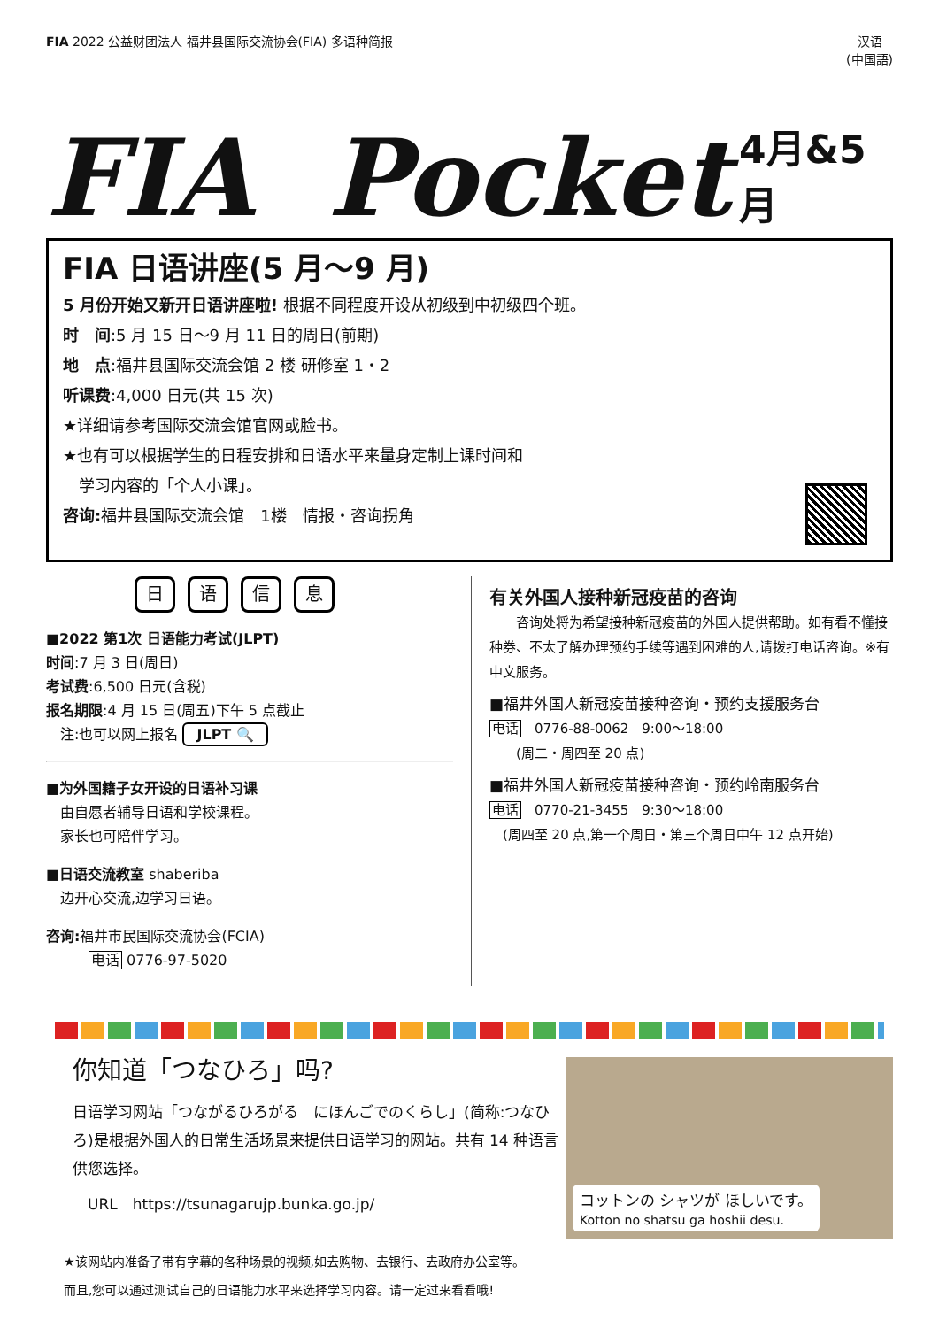FIA 2022 公益财团法人 福井县国际交流协会(FIA) 多语种简报
汉语
(中国語)
FIA Pocket 4月&5月
FIA 日语讲座(5 月～9 月)
5 月份开始又新开日语讲座啦! 根据不同程度开设从初级到中初级四个班。
时　间:5 月 15 日～9 月 11 日的周日(前期)
地　点:福井县国际交流会馆 2 楼 研修室 1・2
听课费:4,000 日元(共 15 次)
★详细请参考国际交流会馆官网或脸书。
★也有可以根据学生的日程安排和日语水平来量身定制上课时间和
　学习内容的「个人小课」。
咨询: 福井县国际交流会馆　1楼　情报・咨询拐角
日语信息
■2022 第1次 日语能力考试(JLPT)
时间:7 月 3 日(周日)
考试费:6,500 日元(含税)
报名期限:4 月 15 日(周五)下午 5 点截止
　注:也可以网上报名 JLPT 🔍
■为外国籍子女开设的日语补习课
　由自愿者辅导日语和学校课程。
　家长也可陪伴学习。
■日语交流教室 shaberiba
　边开心交流,边学习日语。
咨询: 福井市民国际交流协会(FCIA)
　　　电话 0776-97-5020
有关外国人接种新冠疫苗的咨询
　　咨询处将为希望接种新冠疫苗的外国人提供帮助。如有看不懂接种券、不太了解办理预约手续等遇到困难的人,请拨打电话咨询。※有中文服务。
■福井外国人新冠疫苗接种咨询・预约支援服务台
电话　0776-88-0062　9:00～18:00
　　(周二・周四至 20 点)
■福井外国人新冠疫苗接种咨询・预约岭南服务台
电话　0770-21-3455　9:30～18:00
　(周四至 20 点,第一个周日・第三个周日中午 12 点开始)
你知道「つなひろ」吗?
日语学习网站「つながるひろがる　にほんごでのくらし」(简称:つなひろ)是根据外国人的日常生活场景来提供日语学习的网站。共有 14 种语言供您选择。
　URL　https://tsunagarujp.bunka.go.jp/
コットンの シャツが ほしいです。
Kotton no shatsu ga hoshii desu.
★该网站内准备了带有字幕的各种场景的视频,如去购物、去银行、去政府办公室等。
而且,您可以通过测试自己的日语能力水平来选择学习内容。请一定过来看看哦!